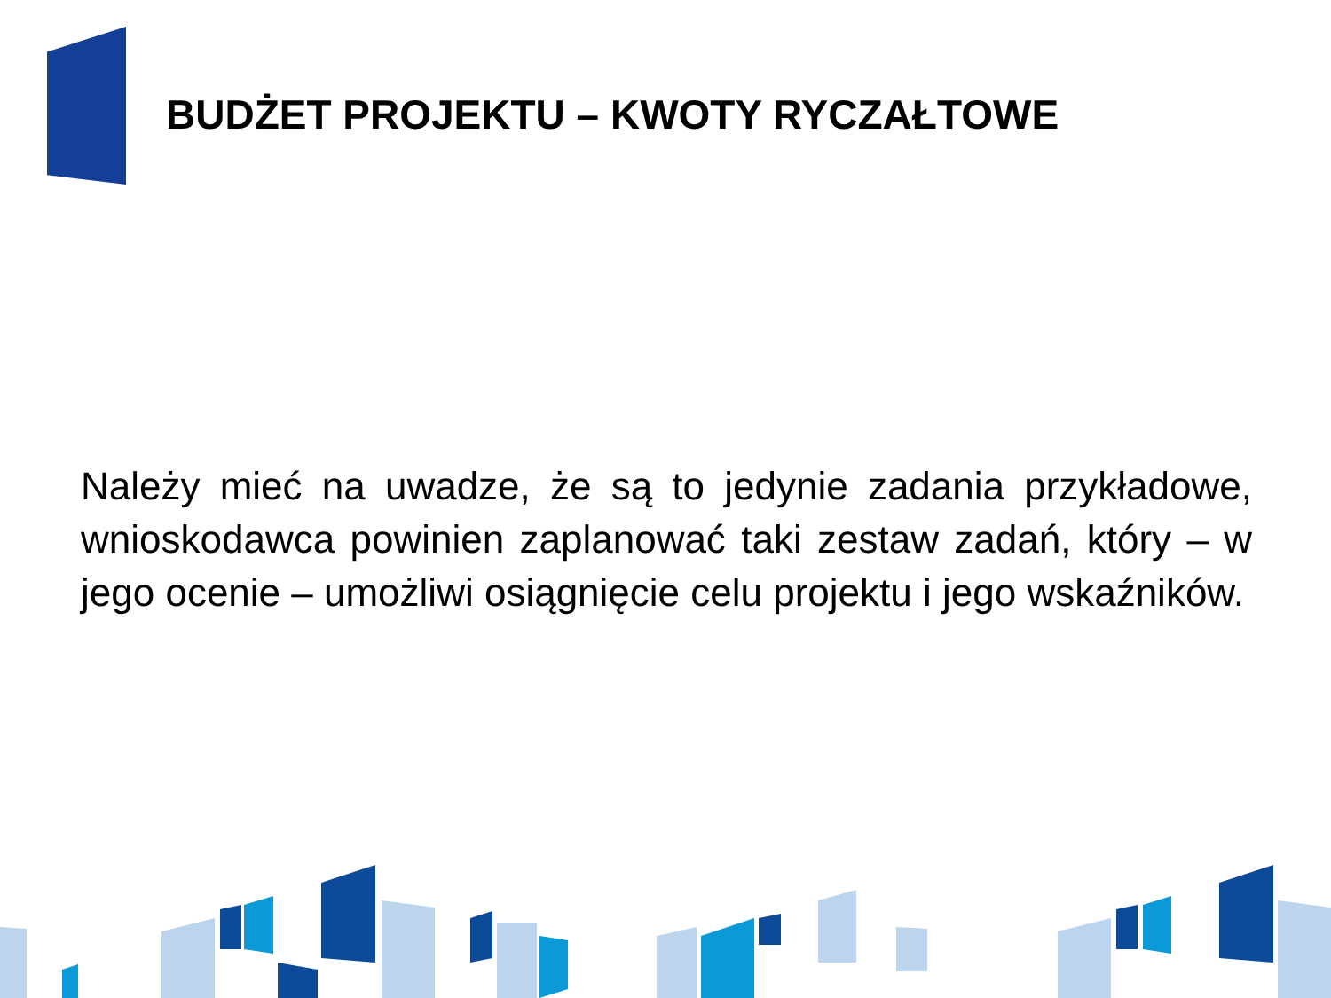BUDŻET PROJEKTU – KWOTY RYCZAŁTOWE
Należy mieć na uwadze, że są to jedynie zadania przykładowe, wnioskodawca powinien zaplanować taki zestaw zadań, który – w jego ocenie – umożliwi osiągnięcie celu projektu i jego wskaźników.